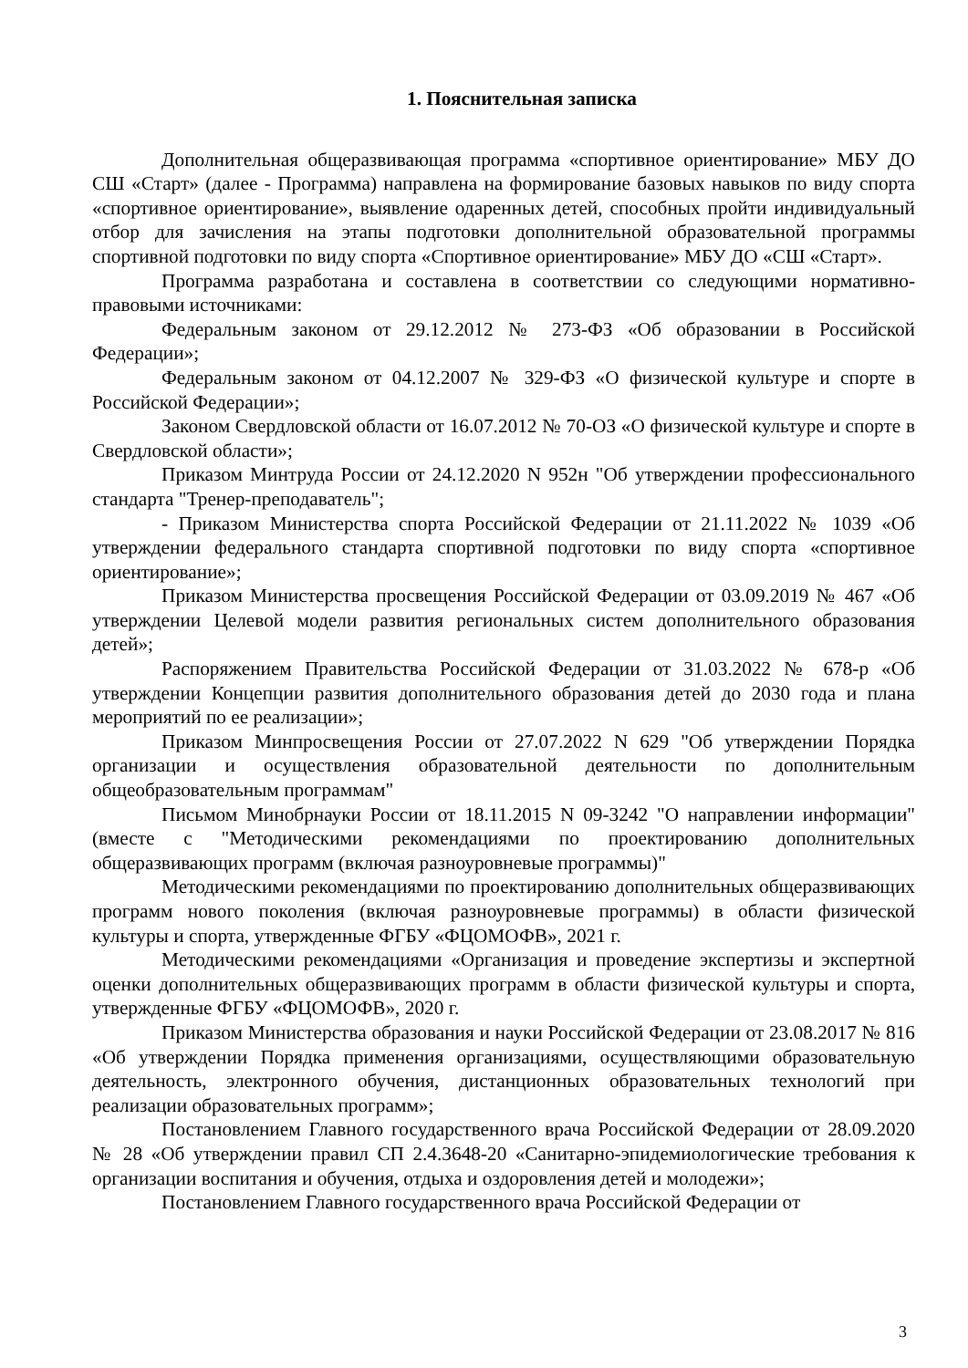1. Пояснительная записка
Дополнительная общеразвивающая программа «спортивное ориентирование» МБУ ДО СШ «Старт» (далее - Программа) направлена на формирование базовых навыков по виду спорта «спортивное ориентирование», выявление одаренных детей, способных пройти индивидуальный отбор для зачисления на этапы подготовки дополнительной образовательной программы спортивной подготовки по виду спорта «Спортивное ориентирование» МБУ ДО «СШ «Старт».
Программа разработана и составлена в соответствии со следующими нормативно-правовыми источниками:
Федеральным законом от 29.12.2012 № 273-ФЗ «Об образовании в Российской Федерации»;
Федеральным законом от 04.12.2007 № 329-ФЗ «О физической культуре и спорте в Российской Федерации»;
Законом Свердловской области от 16.07.2012 № 70-ОЗ «О физической культуре и спорте в Свердловской области»;
Приказом Минтруда России от 24.12.2020 N 952н "Об утверждении профессионального стандарта "Тренер-преподаватель";
- Приказом Министерства спорта Российской Федерации от 21.11.2022 № 1039 «Об утверждении федерального стандарта спортивной подготовки по виду спорта «спортивное ориентирование»;
Приказом Министерства просвещения Российской Федерации от 03.09.2019 № 467 «Об утверждении Целевой модели развития региональных систем дополнительного образования детей»;
Распоряжением Правительства Российской Федерации от 31.03.2022 № 678-р «Об утверждении Концепции развития дополнительного образования детей до 2030 года и плана мероприятий по ее реализации»;
Приказом Минпросвещения России от 27.07.2022 N 629 "Об утверждении Порядка организации и осуществления образовательной деятельности по дополнительным общеобразовательным программам"
Письмом Минобрнауки России от 18.11.2015 N 09-3242 "О направлении информации" (вместе с "Методическими рекомендациями по проектированию дополнительных общеразвивающих программ (включая разноуровневые программы)"
Методическими рекомендациями по проектированию дополнительных общеразвивающих программ нового поколения (включая разноуровневые программы) в области физической культуры и спорта, утвержденные ФГБУ «ФЦОМОФВ», 2021 г.
Методическими рекомендациями «Организация и проведение экспертизы и экспертной оценки дополнительных общеразвивающих программ в области физической культуры и спорта, утвержденные ФГБУ «ФЦОМОФВ», 2020 г.
Приказом Министерства образования и науки Российской Федерации от 23.08.2017 № 816 «Об утверждении Порядка применения организациями, осуществляющими образовательную деятельность, электронного обучения, дистанционных образовательных технологий при реализации образовательных программ»;
Постановлением Главного государственного врача Российской Федерации от 28.09.2020 № 28 «Об утверждении правил СП 2.4.3648-20 «Санитарно-эпидемиологические требования к организации воспитания и обучения, отдыха и оздоровления детей и молодежи»;
Постановлением Главного государственного врача Российской Федерации от
3